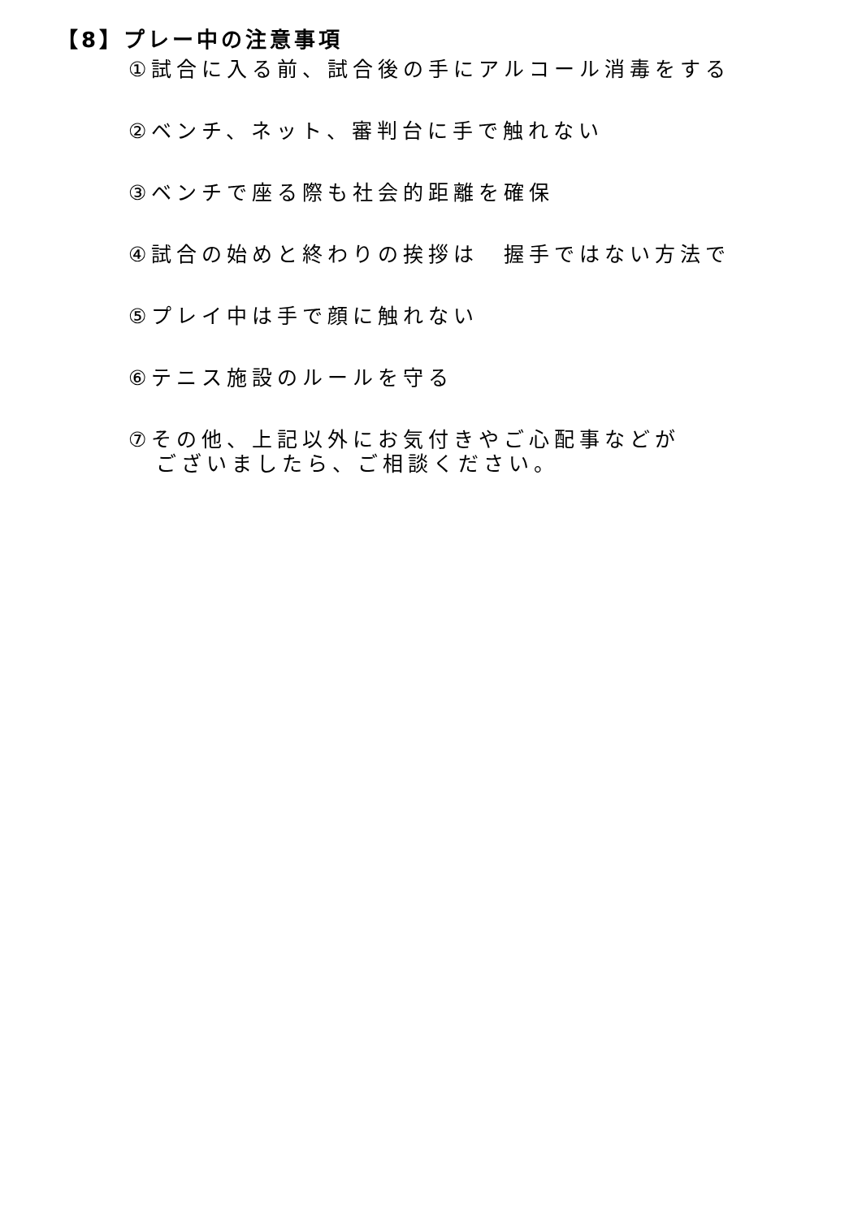【8】プレー中の注意事項
①試合に入る前、試合後の手にアルコール消毒をする
②ベンチ、ネット、審判台に手で触れない
③ベンチで座る際も社会的距離を確保
④試合の始めと終わりの挨拶は　握手ではない方法で
⑤プレイ中は手で顔に触れない
⑥テニス施設のルールを守る
⑦その他、上記以外にお気付きやご心配事などが
ございましたら、ご相談ください。